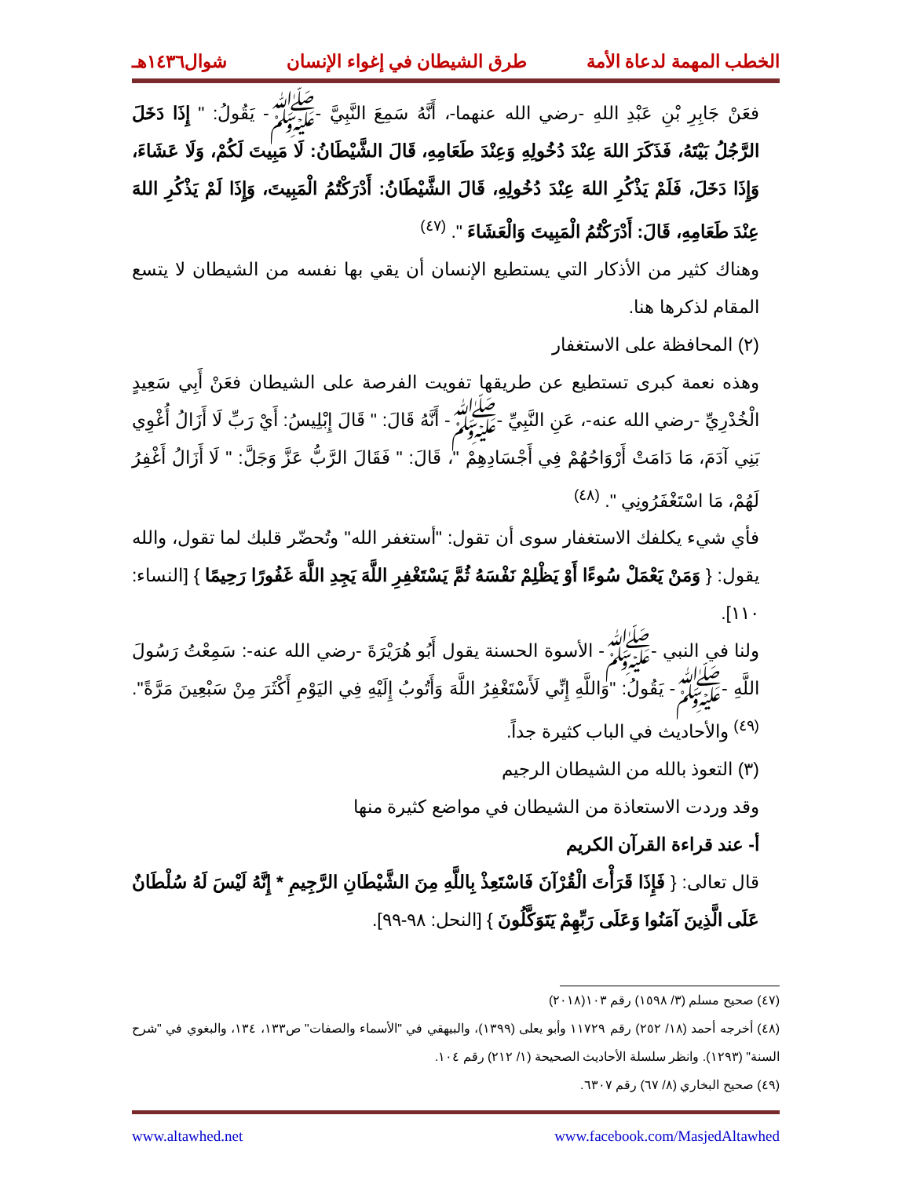الخطب المهمة لدعاة الأمة طرق الشيطان في إغواء الإنسان شوال١٤٣٦هـ
فعَنْ جَابِرِ بْنِ عَبْدِ اللهِ -رضي الله عنهما-، أَنَّهُ سَمِعَ النَّبِيَّ -ﷺ- يَقُولُ: " إِذَا دَخَلَ الرَّجُلُ بَيْتَهُ، فَذَكَرَ اللهَ عِنْدَ دُخُولِهِ وَعِنْدَ طَعَامِهِ، قَالَ الشَّيْطَانُ: لَا مَبِيتَ لَكُمْ، وَلَا عَشَاءَ، وَإِذَا دَخَلَ، فَلَمْ يَذْكُرِ اللهَ عِنْدَ دُخُولِهِ، قَالَ الشَّيْطَانُ: أَدْرَكْتُمُ الْمَبِيتَ، وَإِذَا لَمْ يَذْكُرِ اللهَ عِنْدَ طَعَامِهِ، قَالَ: أَدْرَكْتُمُ الْمَبِيتَ وَالْعَشَاءَ ". <sup>(٤٧)</sup>
وهناك كثير من الأذكار التي يستطيع الإنسان أن يقي بها نفسه من الشيطان لا يتسع المقام لذكرها هنا.
(٢) المحافظة على الاستغفار
وهذه نعمة كبرى تستطيع عن طريقها تفويت الفرصة على الشيطان فعَنْ أَبِي سَعِيدٍ الْخُدْرِيِّ -رضي الله عنه-، عَنِ النَّبِيِّ -ﷺ- أَنَّهُ قَالَ: " قَالَ إِبْلِيسُ: أَيْ رَبِّ لَا أَزَالُ أُغْوِي بَنِي آدَمَ، مَا دَامَتْ أَرْوَاحُهُمْ فِي أَجْسَادِهِمْ "، قَالَ: " فَقَالَ الرَّبُّ عَزَّ وَجَلَّ: " لَا أَزَالُ أَغْفِرُ لَهُمْ، مَا اسْتَغْفَرُونِي ". <sup>(٤٨)</sup>
فأي شيء يكلفك الاستغفار سوى أن تقول: "أستغفر الله" وتُحضّر قلبك لما تقول، والله يقول: { وَمَنْ يَعْمَلْ سُوءًا أَوْ يَظْلِمْ نَفْسَهُ ثُمَّ يَسْتَغْفِرِ اللَّهَ يَجِدِ اللَّهَ غَفُورًا رَحِيمًا } [النساء: ١١٠].
ولنا في النبي -ﷺ- الأسوة الحسنة يقول أَبُو هُرَيْرَةَ -رضي الله عنه-: سَمِعْتُ رَسُولَ اللَّهِ -ﷺ- يَقُولُ: "وَاللَّهِ إِنِّي لَأَسْتَغْفِرُ اللَّهَ وَأَتُوبُ إِلَيْهِ فِي اليَوْمِ أَكْثَرَ مِنْ سَبْعِينَ مَرَّةً". <sup>(٤٩)</sup> والأحاديث في الباب كثيرة جداً.
(٣) التعوذ بالله من الشيطان الرجيم
وقد وردت الاستعاذة من الشيطان في مواضع كثيرة منها
أ- عند قراءة القرآن الكريم
قال تعالى: { فَإِذَا قَرَأْتَ الْقُرْآنَ فَاسْتَعِذْ بِاللَّهِ مِنَ الشَّيْطَانِ الرَّجِيمِ * إِنَّهُ لَيْسَ لَهُ سُلْطَانٌ عَلَى الَّذِينَ آمَنُوا وَعَلَى رَبِّهِمْ يَتَوَكَّلُونَ } [النحل: ٩٨-٩٩].
(٤٧) صحيح مسلم (٣/ ١٥٩٨) رقم ١٠٣(٢٠١٨)
(٤٨) أخرجه أحمد (١٨/ ٢٥٢) رقم ١١٧٢٩ وأبو يعلى (١٣٩٩)، والبيهقي في "الأسماء والصفات" ص١٣٣، ١٣٤، والبغوي في "شرح السنة" (١٢٩٣). وانظر سلسلة الأحاديث الصحيحة (١/ ٢١٢) رقم ١٠٤.
(٤٩) صحيح البخاري (٨/ ٦٧) رقم ٦٣٠٧.
www.facebook.com/MasjedAltawhed www.altawhed.net